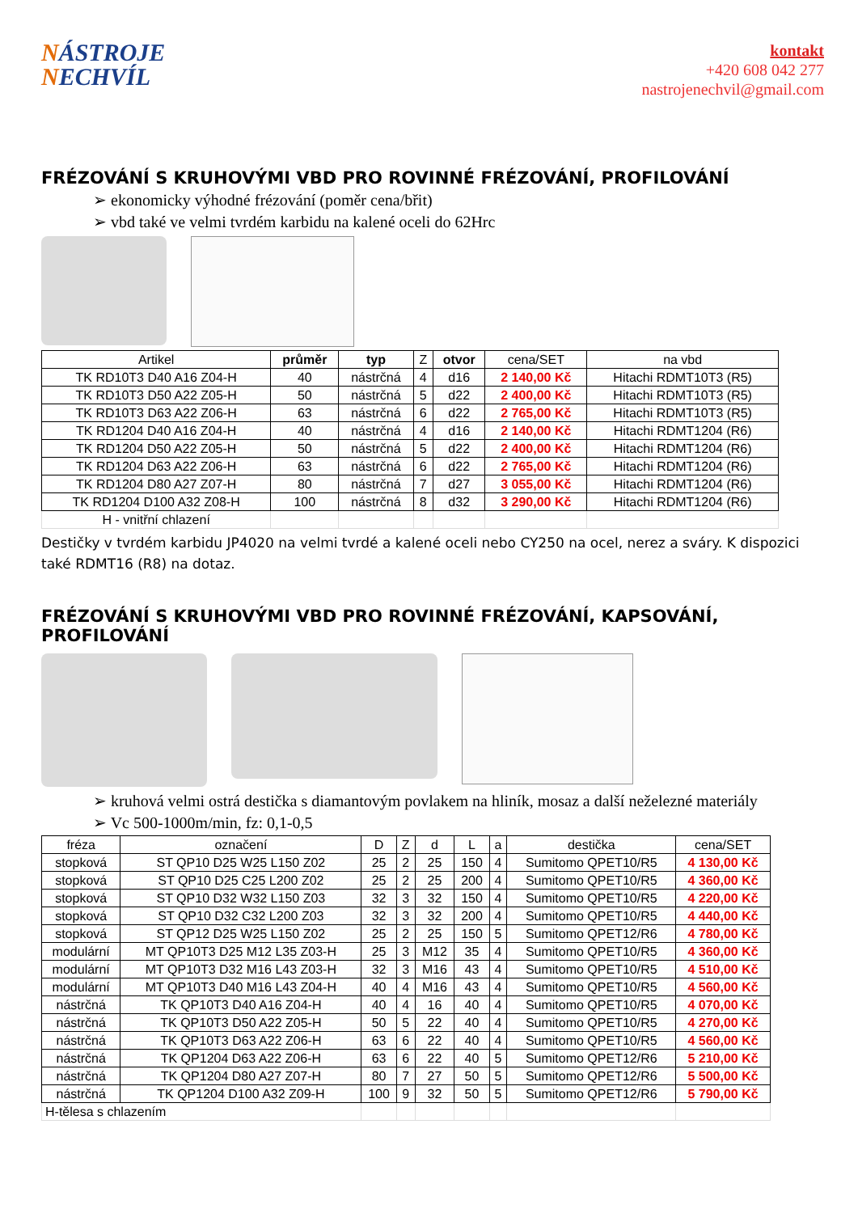NÁSTROJE
NECHVÍL
kontakt
+420 608 042 277
nastrojenechvil@gmail.com
FRÉZOVÁNÍ S KRUHOVÝMI VBD PRO ROVINNÉ FRÉZOVÁNÍ, PROFILOVÁNÍ
➢ ekonomicky výhodné frézování (poměr cena/břit)
➢ vbd také ve velmi tvrdém karbidu na kalené oceli do 62Hrc
| Artikel | průměr | typ | Z | otvor | cena/SET | na vbd |
| --- | --- | --- | --- | --- | --- | --- |
| TK RD10T3 D40 A16 Z04-H | 40 | nástrčná | 4 | d16 | 2 140,00 Kč | Hitachi RDMT10T3 (R5) |
| TK RD10T3 D50 A22 Z05-H | 50 | nástrčná | 5 | d22 | 2 400,00 Kč | Hitachi RDMT10T3 (R5) |
| TK RD10T3 D63 A22 Z06-H | 63 | nástrčná | 6 | d22 | 2 765,00 Kč | Hitachi RDMT10T3 (R5) |
| TK RD1204 D40 A16 Z04-H | 40 | nástrčná | 4 | d16 | 2 140,00 Kč | Hitachi RDMT1204 (R6) |
| TK RD1204 D50 A22 Z05-H | 50 | nástrčná | 5 | d22 | 2 400,00 Kč | Hitachi RDMT1204 (R6) |
| TK RD1204 D63 A22 Z06-H | 63 | nástrčná | 6 | d22 | 2 765,00 Kč | Hitachi RDMT1204 (R6) |
| TK RD1204 D80 A27 Z07-H | 80 | nástrčná | 7 | d27 | 3 055,00 Kč | Hitachi RDMT1204 (R6) |
| TK RD1204 D100 A32 Z08-H | 100 | nástrčná | 8 | d32 | 3 290,00 Kč | Hitachi RDMT1204 (R6) |
| H - vnitřní chlazení | | | | | | |
Destičky v tvrdém karbidu JP4020 na velmi tvrdé a kalené oceli nebo CY250 na ocel, nerez a sváry. K dispozici také RDMT16 (R8) na dotaz.
FRÉZOVÁNÍ S KRUHOVÝMI VBD PRO ROVINNÉ FRÉZOVÁNÍ, KAPSOVÁNÍ, PROFILOVÁNÍ
➢ kruhová velmi ostrá destička s diamantovým povlakem na hliník, mosaz a další neželezné materiály
➢ Vc 500-1000m/min, fz: 0,1-0,5
| fréza | označení | D | Z | d | L | a | destička | cena/SET |
| --- | --- | --- | --- | --- | --- | --- | --- | --- |
| stopková | ST QP10 D25 W25 L150 Z02 | 25 | 2 | 25 | 150 | 4 | Sumitomo QPET10/R5 | 4 130,00 Kč |
| stopková | ST QP10 D25 C25 L200 Z02 | 25 | 2 | 25 | 200 | 4 | Sumitomo QPET10/R5 | 4 360,00 Kč |
| stopková | ST QP10 D32 W32 L150 Z03 | 32 | 3 | 32 | 150 | 4 | Sumitomo QPET10/R5 | 4 220,00 Kč |
| stopková | ST QP10 D32 C32 L200 Z03 | 32 | 3 | 32 | 200 | 4 | Sumitomo QPET10/R5 | 4 440,00 Kč |
| stopková | ST QP12 D25 W25 L150 Z02 | 25 | 2 | 25 | 150 | 5 | Sumitomo QPET12/R6 | 4 780,00 Kč |
| modulární | MT QP10T3 D25 M12 L35 Z03-H | 25 | 3 | M12 | 35 | 4 | Sumitomo QPET10/R5 | 4 360,00 Kč |
| modulární | MT QP10T3 D32 M16 L43 Z03-H | 32 | 3 | M16 | 43 | 4 | Sumitomo QPET10/R5 | 4 510,00 Kč |
| modulární | MT QP10T3 D40 M16 L43 Z04-H | 40 | 4 | M16 | 43 | 4 | Sumitomo QPET10/R5 | 4 560,00 Kč |
| nástrčná | TK QP10T3 D40 A16 Z04-H | 40 | 4 | 16 | 40 | 4 | Sumitomo QPET10/R5 | 4 070,00 Kč |
| nástrčná | TK QP10T3 D50 A22 Z05-H | 50 | 5 | 22 | 40 | 4 | Sumitomo QPET10/R5 | 4 270,00 Kč |
| nástrčná | TK QP10T3 D63 A22 Z06-H | 63 | 6 | 22 | 40 | 4 | Sumitomo QPET10/R5 | 4 560,00 Kč |
| nástrčná | TK QP1204 D63 A22 Z06-H | 63 | 6 | 22 | 40 | 5 | Sumitomo QPET12/R6 | 5 210,00 Kč |
| nástrčná | TK QP1204 D80 A27 Z07-H | 80 | 7 | 27 | 50 | 5 | Sumitomo QPET12/R6 | 5 500,00 Kč |
| nástrčná | TK QP1204 D100 A32 Z09-H | 100 | 9 | 32 | 50 | 5 | Sumitomo QPET12/R6 | 5 790,00 Kč |
| H-tělesa s chlazením | | | | | | | | |